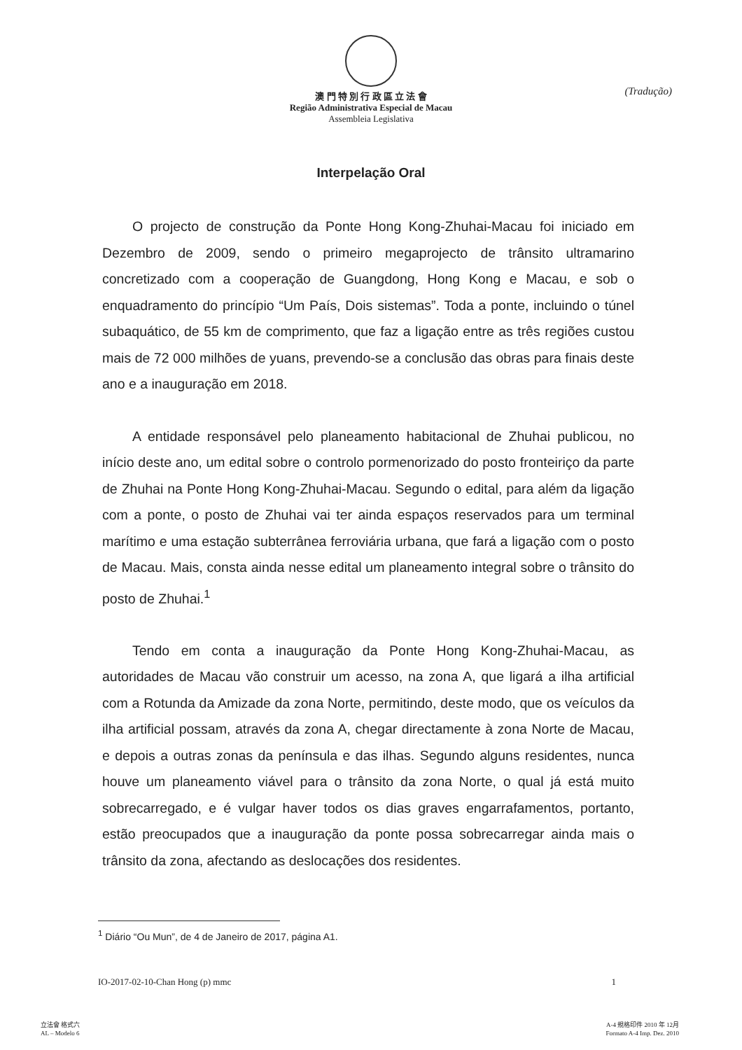澳 門 特 別 行 政 區 立 法 會
Região Administrativa Especial de Macau
Assembleia Legislativa
(Tradução)
Interpelação Oral
O projecto de construção da Ponte Hong Kong-Zhuhai-Macau foi iniciado em Dezembro de 2009, sendo o primeiro megaprojecto de trânsito ultramarino concretizado com a cooperação de Guangdong, Hong Kong e Macau, e sob o enquadramento do princípio “Um País, Dois sistemas”. Toda a ponte, incluindo o túnel subaquático, de 55 km de comprimento, que faz a ligação entre as três regiões custou mais de 72 000 milhões de yuans, prevendo-se a conclusão das obras para finais deste ano e a inauguração em 2018.
A entidade responsável pelo planeamento habitacional de Zhuhai publicou, no início deste ano, um edital sobre o controlo pormenorizado do posto fronteiriço da parte de Zhuhai na Ponte Hong Kong-Zhuhai-Macau. Segundo o edital, para além da ligação com a ponte, o posto de Zhuhai vai ter ainda espaços reservados para um terminal marítimo e uma estação subterrânea ferroviária urbana, que fará a ligação com o posto de Macau. Mais, consta ainda nesse edital um planeamento integral sobre o trânsito do posto de Zhuhai.<sup>1</sup>
Tendo em conta a inauguração da Ponte Hong Kong-Zhuhai-Macau, as autoridades de Macau vão construir um acesso, na zona A, que ligará a ilha artificial com a Rotunda da Amizade da zona Norte, permitindo, deste modo, que os veículos da ilha artificial possam, através da zona A, chegar directamente à zona Norte de Macau, e depois a outras zonas da península e das ilhas. Segundo alguns residentes, nunca houve um planeamento viável para o trânsito da zona Norte, o qual já está muito sobrecarregado, e é vulgar haver todos os dias graves engarrafamentos, portanto, estão preocupados que a inauguração da ponte possa sobrecarregar ainda mais o trânsito da zona, afectando as deslocações dos residentes.
<sup>1</sup> Diário “Ou Mun”, de 4 de Janeiro de 2017, página A1.
IO-2017-02-10-Chan Hong (p) mmc 1
立法會 格式六
AL – Modelo 6
A-4 規格印件 2010 年 12月
Formato A-4 Imp. Dez. 2010